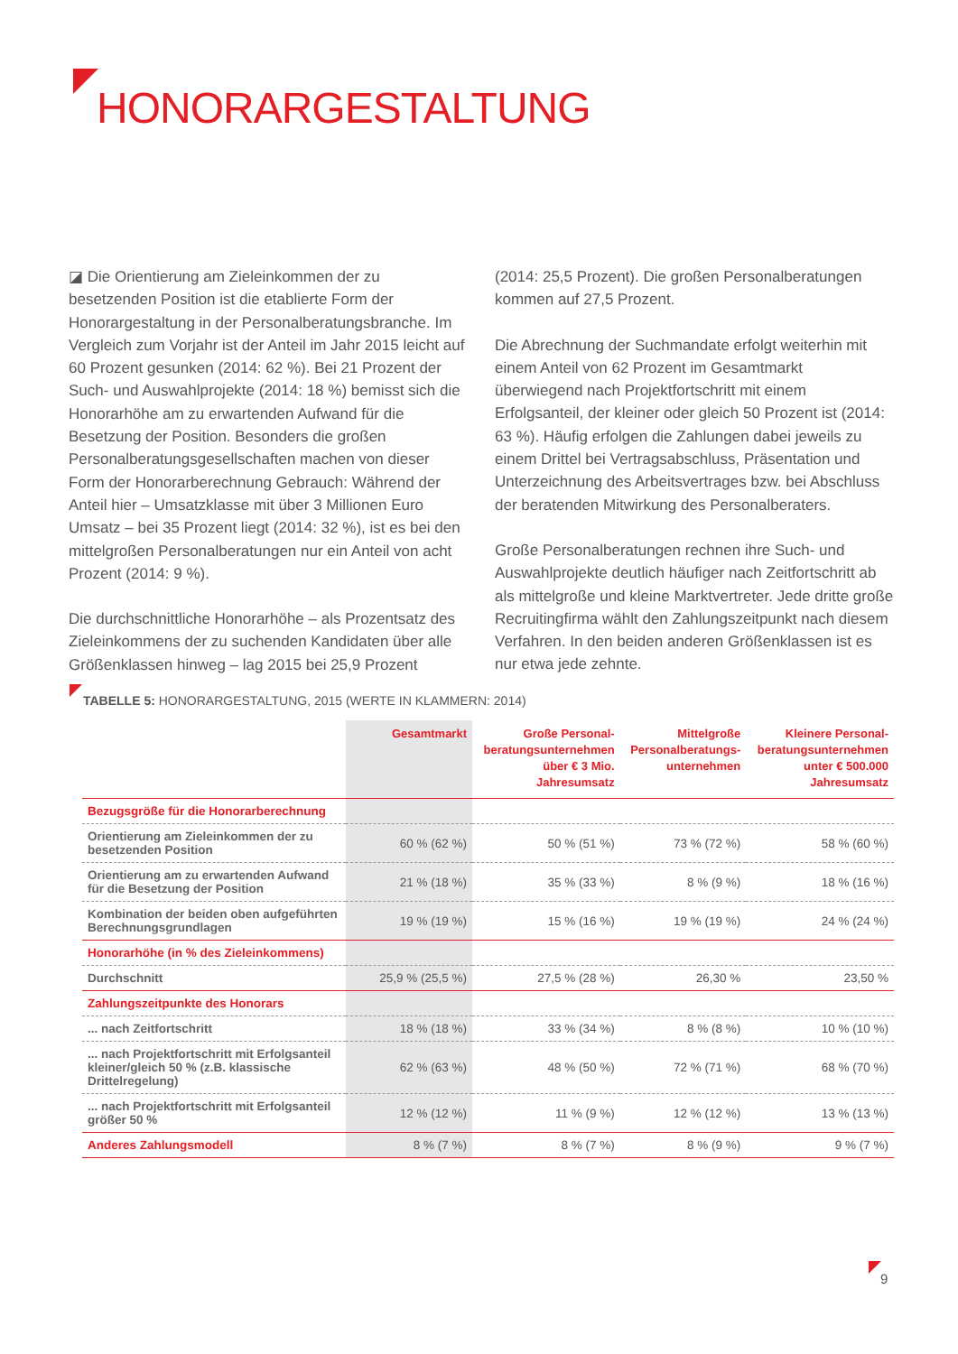HONORARGESTALTUNG
◪ Die Orientierung am Zieleinkommen der zu besetzenden Position ist die etablierte Form der Honorargestaltung in der Personalberatungsbranche. Im Vergleich zum Vorjahr ist der Anteil im Jahr 2015 leicht auf 60 Prozent gesunken (2014: 62 %). Bei 21 Prozent der Such- und Auswahlprojekte (2014: 18 %) bemisst sich die Honorarhöhe am zu erwartenden Aufwand für die Besetzung der Position. Besonders die großen Personalberatungsgesellschaften machen von dieser Form der Honorarberechnung Gebrauch: Während der Anteil hier – Umsatzklasse mit über 3 Millionen Euro Umsatz – bei 35 Prozent liegt (2014: 32 %), ist es bei den mittelgroßen Personalberatungen nur ein Anteil von acht Prozent (2014: 9 %).
Die durchschnittliche Honorarhöhe – als Prozentsatz des Zieleinkommens der zu suchenden Kandidaten über alle Größenklassen hinweg – lag 2015 bei 25,9 Prozent
(2014: 25,5 Prozent). Die großen Personalberatungen kommen auf 27,5 Prozent.
Die Abrechnung der Suchmandate erfolgt weiterhin mit einem Anteil von 62 Prozent im Gesamtmarkt überwiegend nach Projektfortschritt mit einem Erfolgsanteil, der kleiner oder gleich 50 Prozent ist (2014: 63 %). Häufig erfolgen die Zahlungen dabei jeweils zu einem Drittel bei Vertragsabschluss, Präsentation und Unterzeichnung des Arbeitsvertrages bzw. bei Abschluss der beratenden Mitwirkung des Personalberaters.
Große Personalberatungen rechnen ihre Such- und Auswahlprojekte deutlich häufiger nach Zeitfortschritt ab als mittelgroße und kleine Marktvertreter. Jede dritte große Recruitingfirma wählt den Zahlungszeitpunkt nach diesem Verfahren. In den beiden anderen Größenklassen ist es nur etwa jede zehnte.
TABELLE 5: HONORARGESTALTUNG, 2015 (WERTE IN KLAMMERN: 2014)
| | Gesamtmarkt | Große Personal- beratungsunternehmen über € 3 Mio. Jahresumsatz | Mittelgroße Personalberatungs- unternehmen | Kleinere Personal- beratungsunternehmen unter € 500.000 Jahresumsatz |
| --- | --- | --- | --- | --- |
| Bezugsgröße für die Honorarberechnung | | | | |
| Orientierung am Zieleinkommen der zu besetzenden Position | 60 % (62 %) | 50 % (51 %) | 73 % (72 %) | 58 % (60 %) |
| Orientierung am zu erwartenden Aufwand für die Besetzung der Position | 21 % (18 %) | 35 % (33 %) | 8 % (9 %) | 18 % (16 %) |
| Kombination der beiden oben aufgeführten Berechnungsgrundlagen | 19 % (19 %) | 15 % (16 %) | 19 % (19 %) | 24 % (24 %) |
| Honorarhöhe (in % des Zieleinkommens) | | | | |
| Durchschnitt | 25,9 % (25,5 %) | 27,5 % (28 %) | 26,30 % | 23,50 % |
| Zahlungszeitpunkte des Honorars | | | | |
| ... nach Zeitfortschritt | 18 % (18 %) | 33 % (34 %) | 8 % (8 %) | 10 % (10 %) |
| ... nach Projektfortschritt mit Erfolgsanteil kleiner/gleich 50 % (z.B. klassische Drittelregelung) | 62 % (63 %) | 48 % (50 %) | 72 % (71 %) | 68 % (70 %) |
| ... nach Projektfortschritt mit Erfolgsanteil größer 50 % | 12 % (12 %) | 11 % (9 %) | 12 % (12 %) | 13 % (13 %) |
| Anderes Zahlungsmodell | 8 % (7 %) | 8 % (7 %) | 8 % (9 %) | 9 % (7 %) |
9